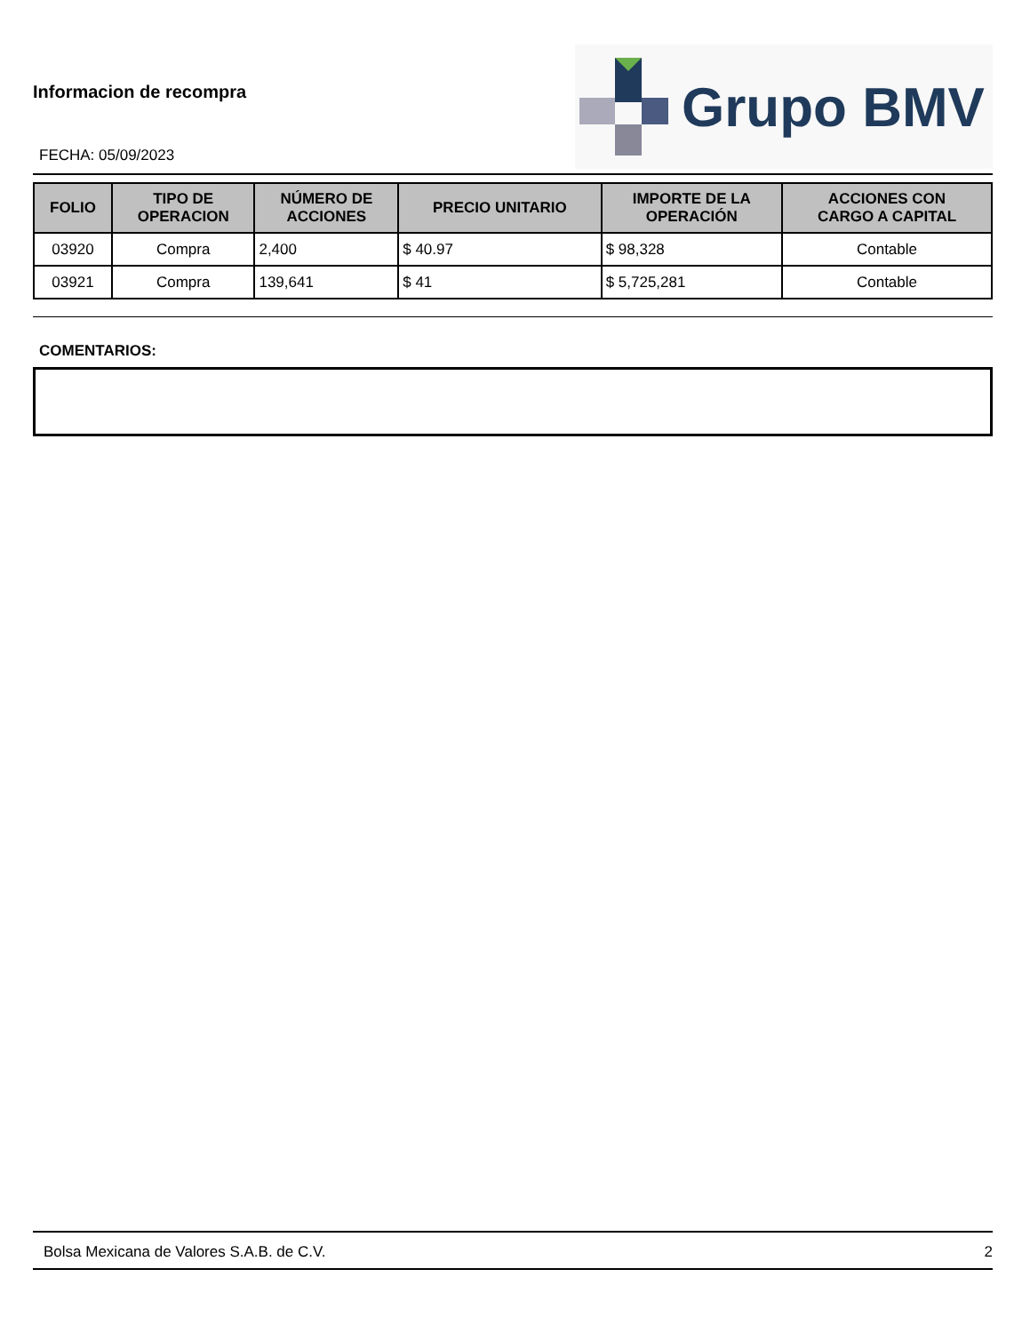Informacion de recompra
FECHA: 05/09/2023
Grupo BMV
| FOLIO | TIPO DE OPERACION | NÚMERO DE ACCIONES | PRECIO UNITARIO | IMPORTE DE LA OPERACIÓN | ACCIONES CON CARGO A CAPITAL |
| --- | --- | --- | --- | --- | --- |
| 03920 | Compra | 2,400 | $ 40.97 | $ 98,328 | Contable |
| 03921 | Compra | 139,641 | $ 41 | $ 5,725,281 | Contable |
COMENTARIOS:
Bolsa Mexicana de Valores S.A.B. de C.V. 2